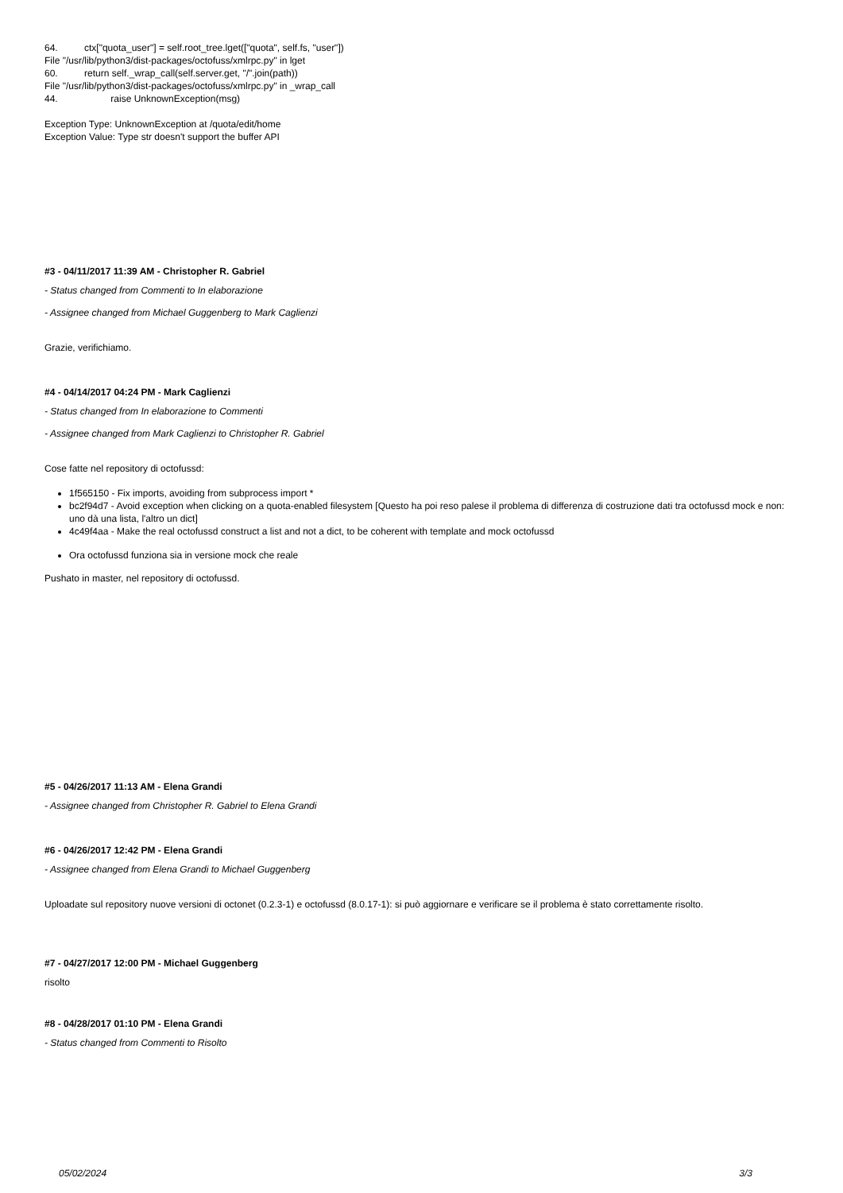64. ctx["quota_user"] = self.root_tree.lget(["quota", self.fs, "user"])
File "/usr/lib/python3/dist-packages/octofuss/xmlrpc.py" in lget
60. return self._wrap_call(self.server.get, "/".join(path))
File "/usr/lib/python3/dist-packages/octofuss/xmlrpc.py" in _wrap_call
44. raise UnknownException(msg)
Exception Type: UnknownException at /quota/edit/home
Exception Value: Type str doesn't support the buffer API
#3 - 04/11/2017 11:39 AM - Christopher R. Gabriel
- Status changed from Commenti to In elaborazione
- Assignee changed from Michael Guggenberg to Mark Caglienzi
Grazie, verifichiamo.
#4 - 04/14/2017 04:24 PM - Mark Caglienzi
- Status changed from In elaborazione to Commenti
- Assignee changed from Mark Caglienzi to Christopher R. Gabriel
Cose fatte nel repository di octofussd:
1f565150 - Fix imports, avoiding from subprocess import *
bc2f94d7 - Avoid exception when clicking on a quota-enabled filesystem [Questo ha poi reso palese il problema di differenza di costruzione dati tra octofussd mock e non: uno dà una lista, l'altro un dict]
4c49f4aa - Make the real octofussd construct a list and not a dict, to be coherent with template and mock octofussd
Ora octofussd funziona sia in versione mock che reale
Pushato in master, nel repository di octofussd.
#5 - 04/26/2017 11:13 AM - Elena Grandi
- Assignee changed from Christopher R. Gabriel to Elena Grandi
#6 - 04/26/2017 12:42 PM - Elena Grandi
- Assignee changed from Elena Grandi to Michael Guggenberg
Uploadate sul repository nuove versioni di octonet (0.2.3-1) e octofussd (8.0.17-1): si può aggiornare e verificare se il problema è stato correttamente risolto.
#7 - 04/27/2017 12:00 PM - Michael Guggenberg
risolto
#8 - 04/28/2017 01:10 PM - Elena Grandi
- Status changed from Commenti to Risolto
05/02/2024 3/3